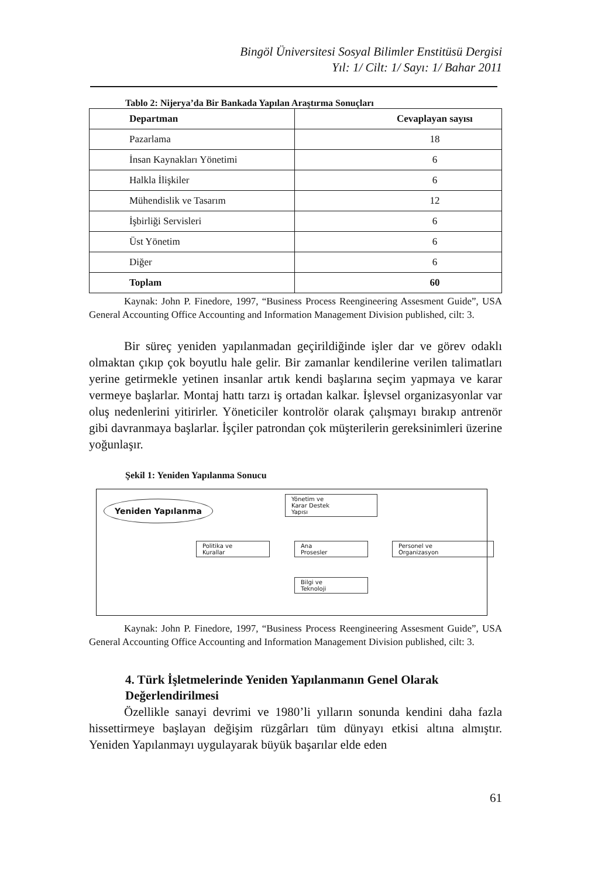Bingöl Üniversitesi Sosyal Bilimler Enstitüsü Dergisi
Yıl: 1/ Cilt: 1/ Sayı: 1/ Bahar 2011
Tablo 2: Nijerya’da Bir Bankada Yapılan Araştırma Sonuçları
| Departman | Cevaplayan sayısı |
| --- | --- |
| Pazarlama | 18 |
| İnsan Kaynakları Yönetimi | 6 |
| Halkla İlişkiler | 6 |
| Mühendislik ve Tasarım | 12 |
| İşbirliği Servisleri | 6 |
| Üst Yönetim | 6 |
| Diğer | 6 |
| Toplam | 60 |
Kaynak: John P. Finedore, 1997, “Business Process Reengineering Assesment Guide”, USA General Accounting Office Accounting and Information Management Division published, cilt: 3.
Bir süreç yeniden yapılanmadan geçirildiğinde işler dar ve görev odaklı olmaktan çıkıp çok boyutlu hale gelir. Bir zamanlar kendilerine verilen talimatları yerine getirmekle yetinen insanlar artık kendi başlarına seçim yapmaya ve karar vermeye başlarlar. Montaj hattı tarzı iş ortadan kalkar. İşlevsel organizasyonlar var oluş nedenlerini yitirirler. Yöneticiler kontrolör olarak çalışmayı bırakıp antrenör gibi davranmaya başlarlar. İşçiler patrondan çok müşterilerin gereksinimleri üzerine yoğunlaşır.
Şekil 1: Yeniden Yapılanma Sonucu
Yeniden Yapılanma
Yönetim ve
Karar Destek
Yapısı
Politika ve
Kurallar
Ana
Prosesler
Personel ve
Organizasyon
Bilgi ve
Teknoloji
Kaynak: John P. Finedore, 1997, “Business Process Reengineering Assesment Guide”, USA General Accounting Office Accounting and Information Management Division published, cilt: 3.
4. Türk İşletmelerinde Yeniden Yapılanmanın Genel Olarak Değerlendirilmesi
Özellikle sanayi devrimi ve 1980’li yılların sonunda kendini daha fazla hissettirmeye başlayan değişim rüzgârları tüm dünyayı etkisi altına almıştır. Yeniden Yapılanmayı uygulayarak büyük başarılar elde eden
61